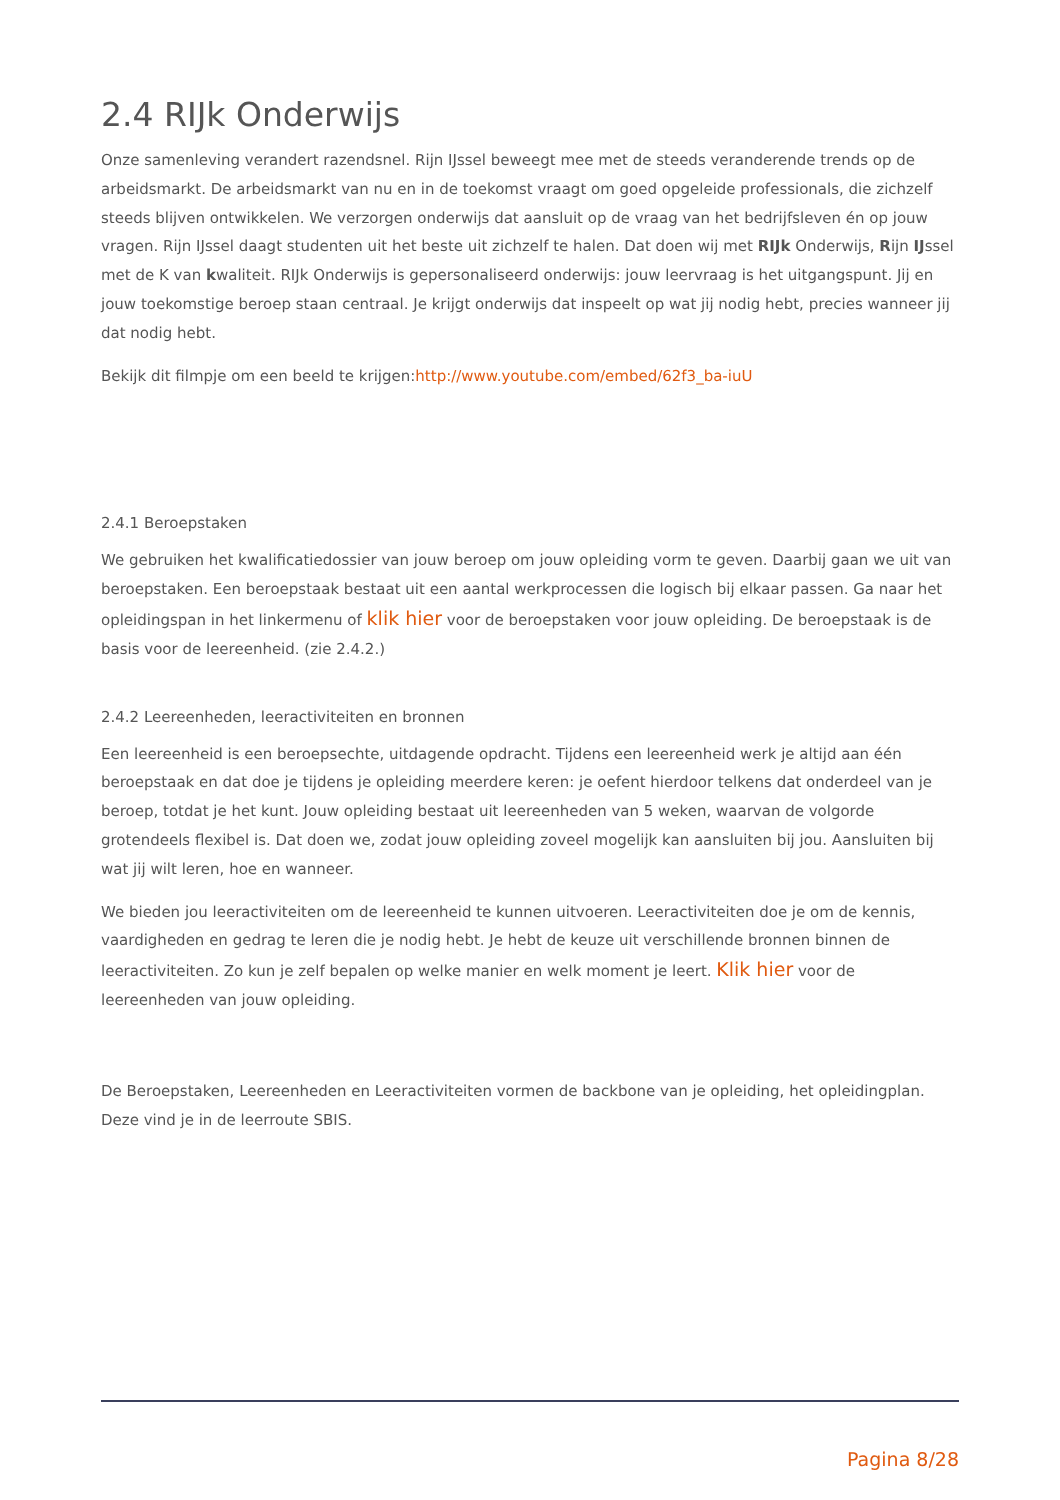2.4 RIJk Onderwijs
Onze samenleving verandert razendsnel. Rijn IJssel beweegt mee met de steeds veranderende trends op de arbeidsmarkt. De arbeidsmarkt van nu en in de toekomst vraagt om goed opgeleide professionals, die zichzelf steeds blijven ontwikkelen. We verzorgen onderwijs dat aansluit op de vraag van het bedrijfsleven én op jouw vragen. Rijn IJssel daagt studenten uit het beste uit zichzelf te halen. Dat doen wij met RIJk Onderwijs, Rijn IJssel met de K van kwaliteit. RIJk Onderwijs is gepersonaliseerd onderwijs: jouw leervraag is het uitgangspunt. Jij en jouw toekomstige beroep staan centraal. Je krijgt onderwijs dat inspeelt op wat jij nodig hebt, precies wanneer jij dat nodig hebt.
Bekijk dit filmpje om een beeld te krijgen:http://www.youtube.com/embed/62f3_ba-iuU
2.4.1 Beroepstaken
We gebruiken het kwalificatiedossier van jouw beroep om jouw opleiding vorm te geven. Daarbij gaan we uit van beroepstaken. Een beroepstaak bestaat uit een aantal werkprocessen die logisch bij elkaar passen. Ga naar het opleidingspan in het linkermenu of klik hier voor de beroepstaken voor jouw opleiding. De beroepstaak is de basis voor de leereenheid. (zie 2.4.2.)
2.4.2 Leereenheden, leeractiviteiten en bronnen
Een leereenheid is een beroepsechte, uitdagende opdracht. Tijdens een leereenheid werk je altijd aan één beroepstaak en dat doe je tijdens je opleiding meerdere keren: je oefent hierdoor telkens dat onderdeel van je beroep, totdat je het kunt. Jouw opleiding bestaat uit leereenheden van 5 weken, waarvan de volgorde grotendeels flexibel is. Dat doen we, zodat jouw opleiding zoveel mogelijk kan aansluiten bij jou. Aansluiten bij wat jij wilt leren, hoe en wanneer.
We bieden jou leeractiviteiten om de leereenheid te kunnen uitvoeren. Leeractiviteiten doe je om de kennis, vaardigheden en gedrag te leren die je nodig hebt. Je hebt de keuze uit verschillende bronnen binnen de leeractiviteiten. Zo kun je zelf bepalen op welke manier en welk moment je leert. Klik hier voor de leereenheden van jouw opleiding.
De Beroepstaken, Leereenheden en Leeractiviteiten vormen de backbone van je opleiding, het opleidingplan. Deze vind je in de leerroute SBIS.
Pagina 8/28